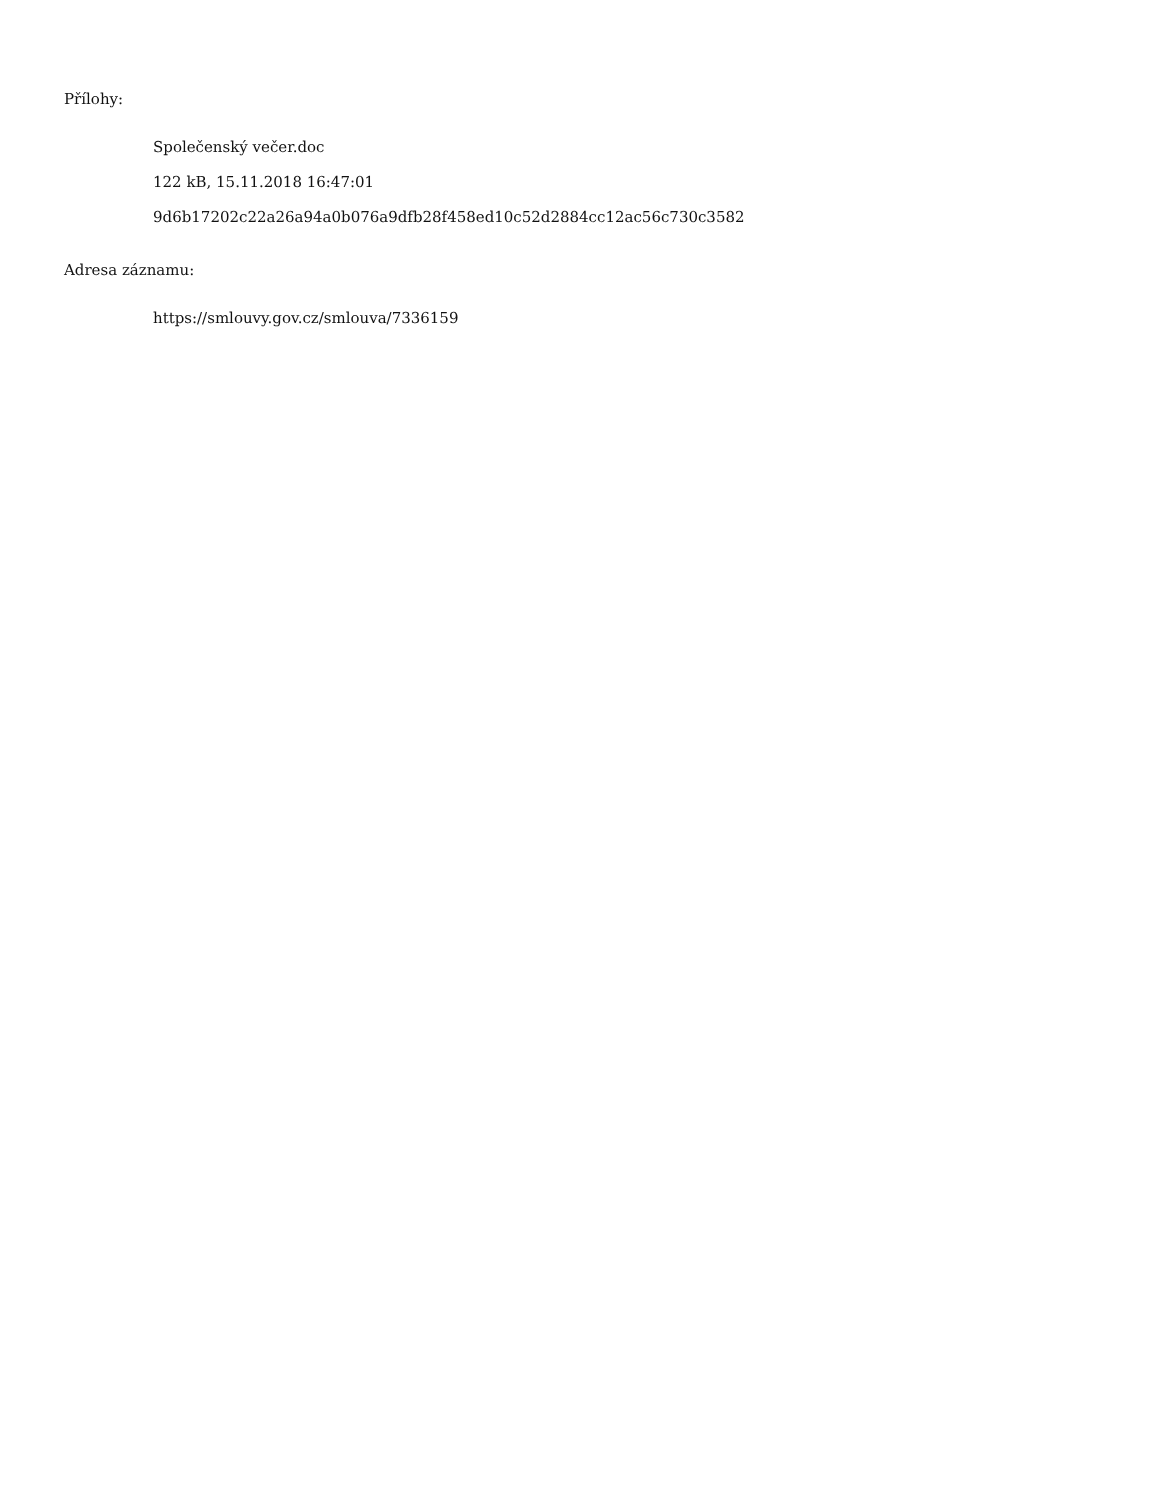Přílohy:
Společenský večer.doc
122 kB, 15.11.2018 16:47:01
9d6b17202c22a26a94a0b076a9dfb28f458ed10c52d2884cc12ac56c730c3582
Adresa záznamu:
https://smlouvy.gov.cz/smlouva/7336159